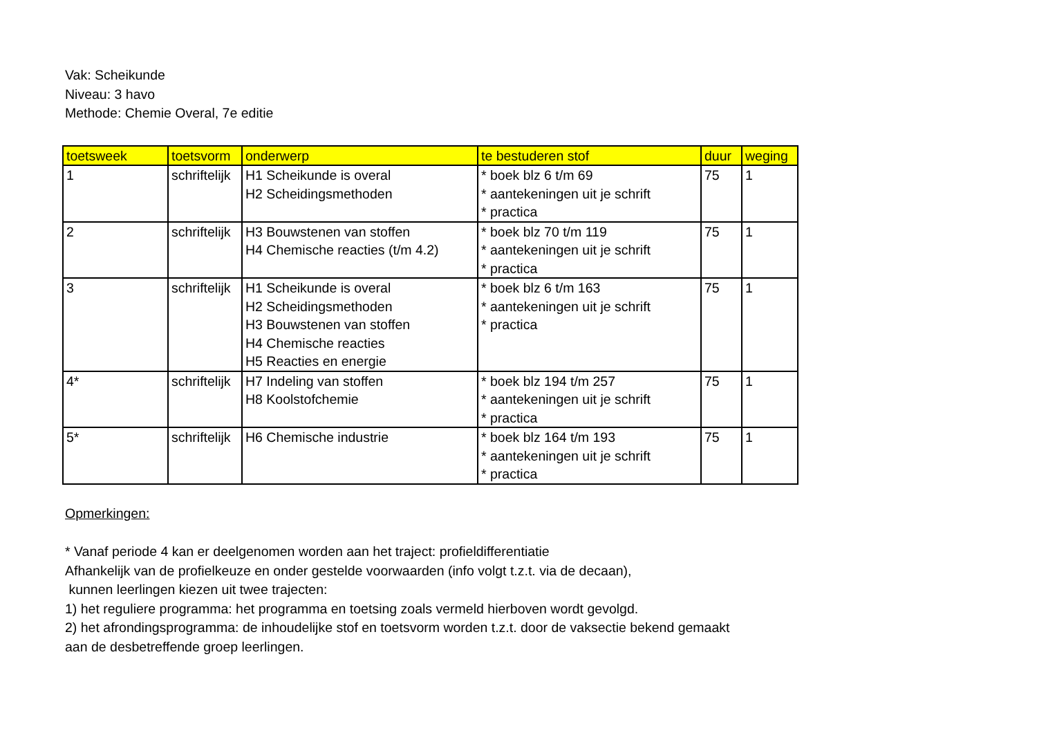Vak: Scheikunde
Niveau: 3 havo
Methode: Chemie Overal, 7e editie
| toetsweek | toetsvorm | onderwerp | te bestuderen stof | duur | weging |
| --- | --- | --- | --- | --- | --- |
| 1 | schriftelijk | H1 Scheikunde is overal H2 Scheidingsmethoden | * boek blz 6 t/m 69 * aantekeningen uit je schrift * practica | 75 | 1 |
| 2 | schriftelijk | H3 Bouwstenen van stoffen H4 Chemische reacties (t/m 4.2) | * boek blz 70 t/m 119 * aantekeningen uit je schrift * practica | 75 | 1 |
| 3 | schriftelijk | H1 Scheikunde is overal H2 Scheidingsmethoden H3 Bouwstenen van stoffen H4 Chemische reacties H5 Reacties en energie | * boek blz 6 t/m 163 * aantekeningen uit je schrift * practica | 75 | 1 |
| 4* | schriftelijk | H7 Indeling van stoffen H8 Koolstofchemie | * boek blz 194 t/m 257 * aantekeningen uit je schrift * practica | 75 | 1 |
| 5* | schriftelijk | H6 Chemische industrie | * boek blz 164 t/m 193 * aantekeningen uit je schrift * practica | 75 | 1 |
Opmerkingen:
* Vanaf periode 4 kan er deelgenomen worden aan het traject: profieldifferentiatie
Afhankelijk van de profielkeuze en onder gestelde voorwaarden (info volgt t.z.t. via de decaan),
kunnen leerlingen kiezen uit twee trajecten:
1) het reguliere programma: het programma en toetsing zoals vermeld hierboven wordt gevolgd.
2) het afrondingsprogramma: de inhoudelijke stof en toetsvorm worden t.z.t. door de vaksectie bekend gemaakt
aan de desbetreffende groep leerlingen.